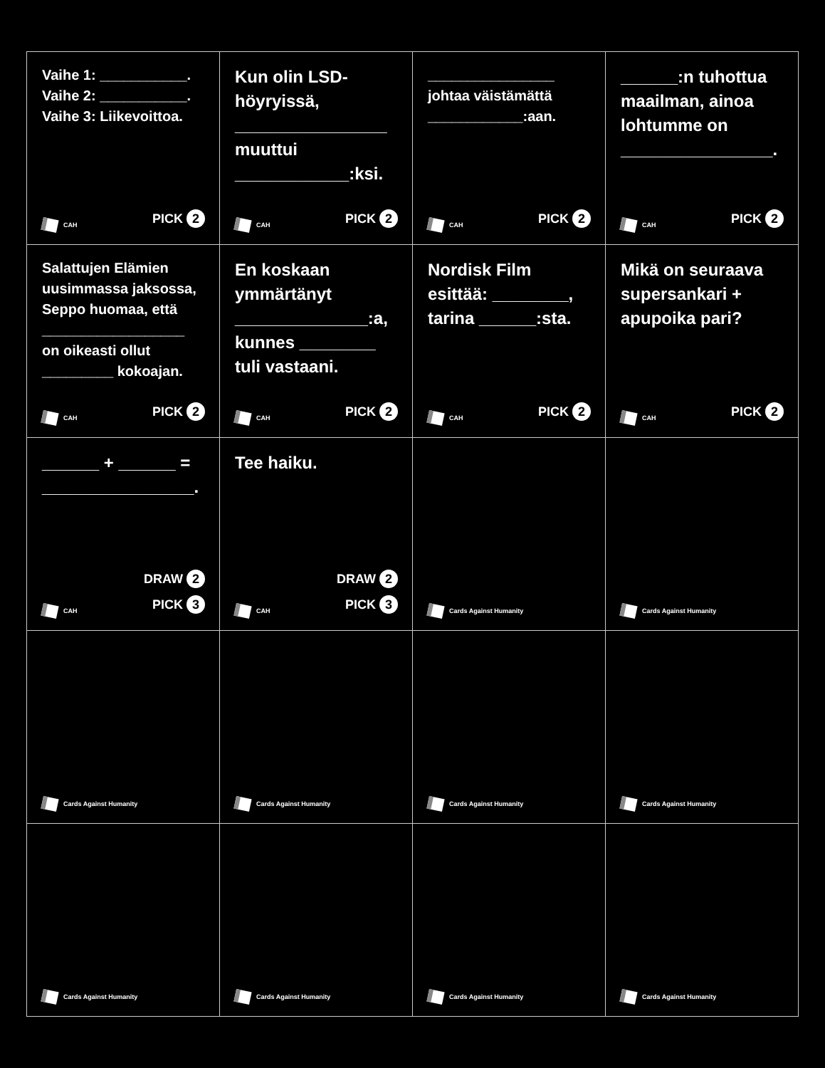| Vaihe 1: ___________. Vaihe 2: ___________. Vaihe 3: Liikevoittoa. CAH PICK 2 | Kun olin LSD-höyryissä, ________________ muuttui ____________:ksi. CAH PICK 2 | ________________ johtaa väistämättä ____________:aan. CAH PICK 2 | ______:n tuhottua maailman, ainoa lohtumme on ________________. CAH PICK 2 |
| Salattujen Elämien uusimmassa jaksossa, Seppo huomaa, että __________________ on oikeasti ollut _________ kokoajan. CAH PICK 2 | En koskaan ymmärtänyt ______________:a, kunnes ________ tuli vastaani. CAH PICK 2 | Nordisk Film esittää: ________, tarina ______:sta. CAH PICK 2 | Mikä on seuraava supersankari + apupoika pari? CAH PICK 2 |
| ______ + ______ = ________________. CAH DRAW 2 PICK 3 | Tee haiku. CAH DRAW 2 PICK 3 | Cards Against Humanity | Cards Against Humanity |
| Cards Against Humanity | Cards Against Humanity | Cards Against Humanity | Cards Against Humanity |
| Cards Against Humanity | Cards Against Humanity | Cards Against Humanity | Cards Against Humanity |